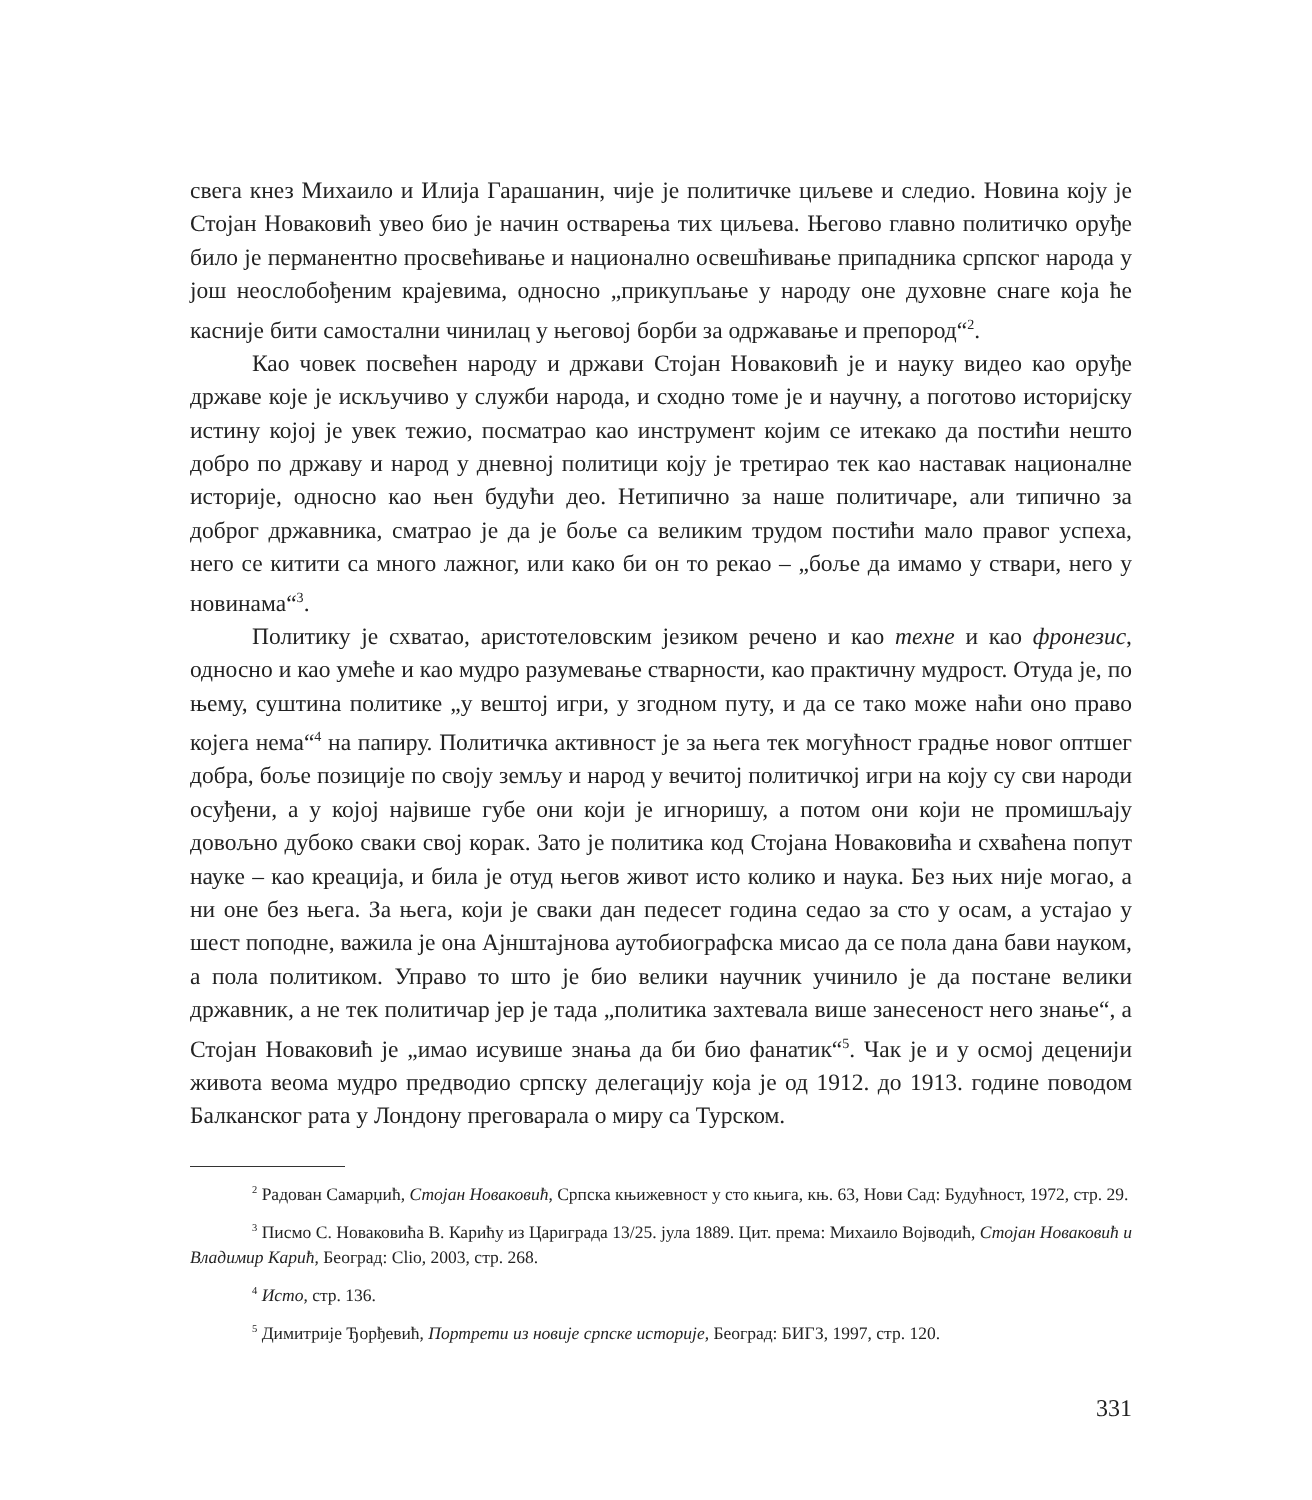свега кнез Михаило и Илија Гарашанин, чије је политичке циљеве и следио. Новина коју је Стојан Новаковић увео био је начин остварења тих циљева. Његово главно политичко оруђе било је перманентно просвећивање и национално освешћивање припадника српског народа у још неослобођеним крајевима, односно „прикупљање у народу оне духовне снаге која ће касније бити самостални чинилац у његовој борби за одржавање и препород“<sup>2</sup>.
Као човек посвећен народу и држави Стојан Новаковић је и науку видео као оруђе државе које је искључиво у служби народа, и сходно томе је и научну, а поготово историјску истину којој је увек тежио, посматрао као инструмент којим се итекако да постићи нешто добро по државу и народ у дневној политици коју је третирао тек као наставак националне историје, односно као њен будући део. Нетипично за наше политичаре, али типично за доброг државника, сматрао је да је боље са великим трудом постићи мало правог успеха, него се китити са много лажног, или како би он то рекао – „боље да имамо у ствари, него у новинама“<sup>3</sup>.
Политику је схватао, аристотеловским језиком речено и као техне и као фронезис, односно и као умеће и као мудро разумевање стварности, као практичну мудрост. Отуда је, по њему, суштина политике „у вештој игри, у згодном путу, и да се тако може наћи оно право којега нема“<sup>4</sup> на папиру. Политичка активност је за њега тек могућност градње новог оптшег добра, боље позиције по своју земљу и народ у вечитој политичкој игри на коју су сви народи осуђени, а у којој највише губе они који је игноришу, а потом они који не промишљају довољно дубоко сваки свој корак. Зато је политика код Стојана Новаковића и схваћена попут науке – као креација, и била је отуд његов живот исто колико и наука. Без њих није могао, а ни оне без њега. За њега, који је сваки дан педесет година седао за сто у осам, а устајао у шест поподне, важила је она Ајнштајнова аутобиографска мисао да се пола дана бави науком, а пола политиком. Управо то што је био велики научник учинило је да постане велики државник, а не тек политичар јер је тада „политика захтевала више занесеност него знање“, а Стојан Новаковић је „имао исувише знања да би био фанатик“<sup>5</sup>. Чак је и у осмој деценији живота веома мудро предводио српску делегацију која је од 1912. до 1913. године поводом Балканског рата у Лондону преговарала о миру са Турском.
<sup>2</sup> Радован Самарџић, Стојан Новаковић, Српска књижевност у сто књига, књ. 63, Нови Сад: Будућност, 1972, стр. 29.
<sup>3</sup> Писмо С. Новаковића В. Карићу из Цариграда 13/25. јула 1889. Цит. према: Михаило Војводић, Стојан Новаковић и Владимир Карић, Београд: Clio, 2003, стр. 268.
<sup>4</sup> Исто, стр. 136.
<sup>5</sup> Димитрије Ђорђевић, Портрети из новије српске историје, Београд: БИГЗ, 1997, стр. 120.
331